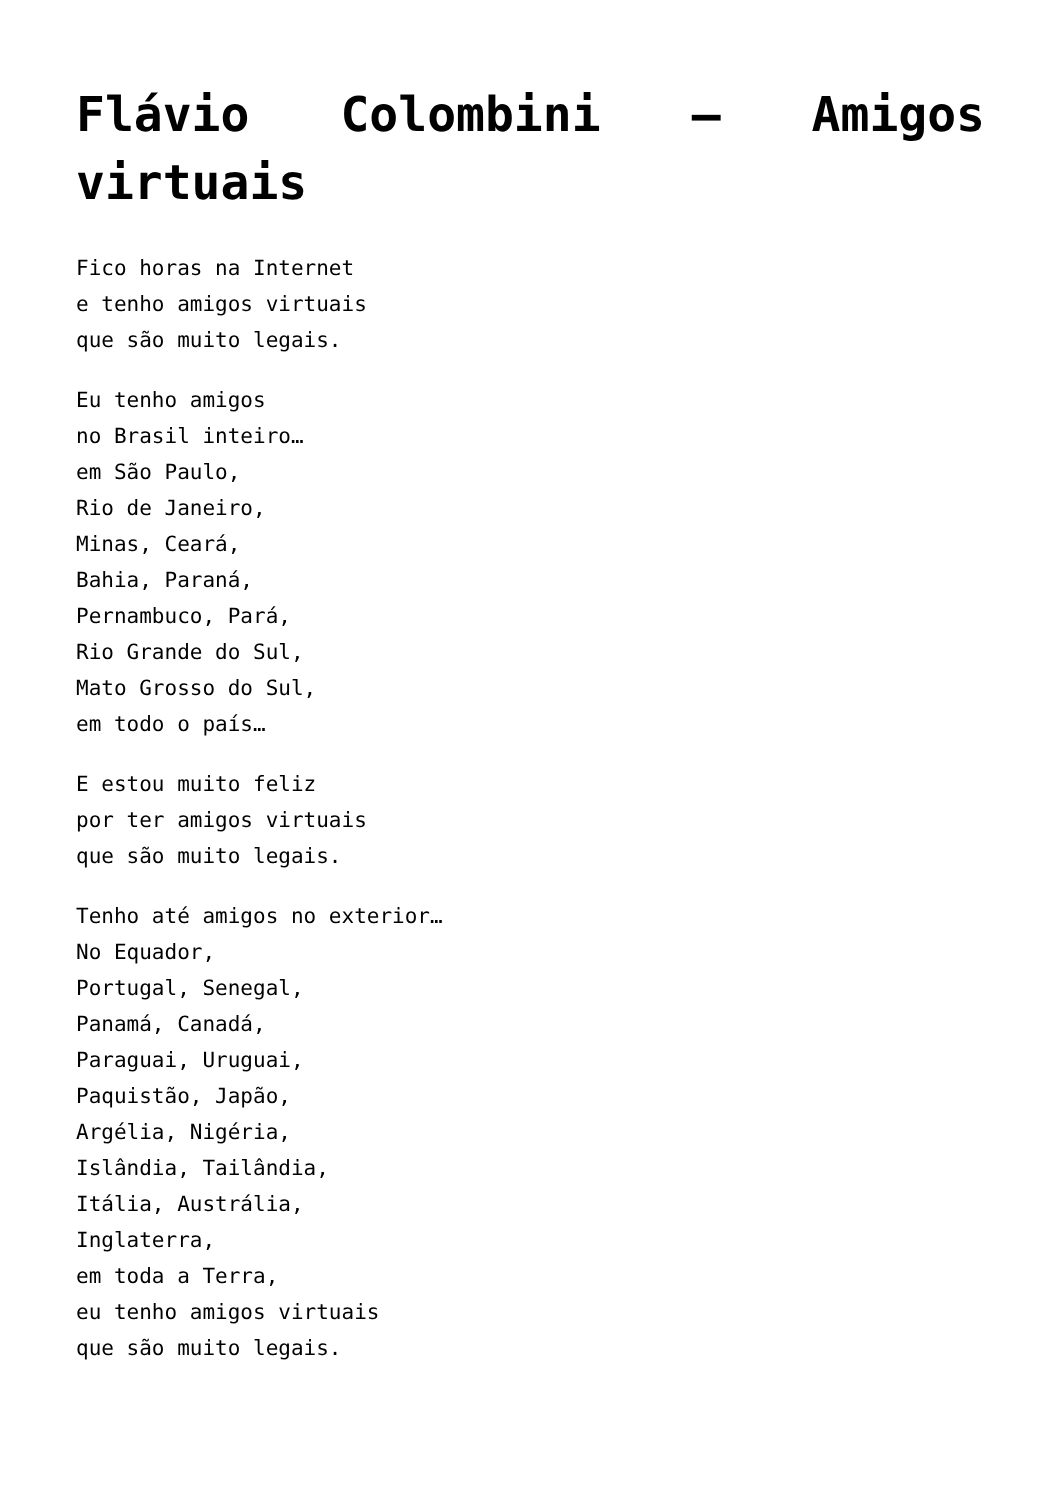Flávio Colombini – Amigos virtuais
Fico horas na Internet
e tenho amigos virtuais
que são muito legais.
Eu tenho amigos
no Brasil inteiro…
em São Paulo,
Rio de Janeiro,
Minas, Ceará,
Bahia, Paraná,
Pernambuco, Pará,
Rio Grande do Sul,
Mato Grosso do Sul,
em todo o país…
E estou muito feliz
por ter amigos virtuais
que são muito legais.
Tenho até amigos no exterior…
No Equador,
Portugal, Senegal,
Panamá, Canadá,
Paraguai, Uruguai,
Paquistão, Japão,
Argélia, Nigéria,
Islândia, Tailândia,
Itália, Austrália,
Inglaterra,
em toda a Terra,
eu tenho amigos virtuais
que são muito legais.